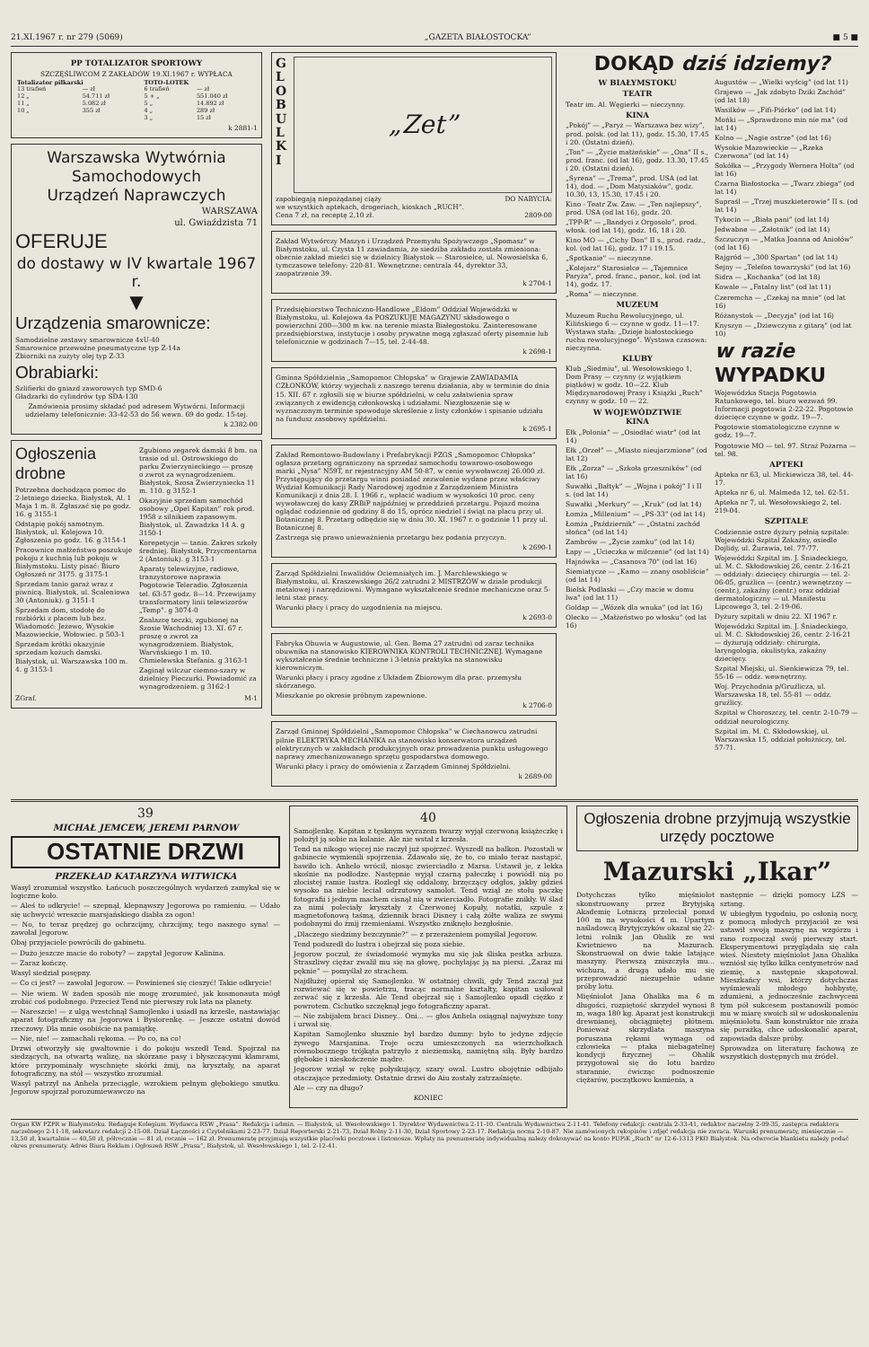21.XI.1967 r. nr 279 (5069) „GAZETA BIAŁOSTOCKA” ■ 5 ■
PP TOTALIZATOR SPORTOWY
SZCZĘŚLIWCOM Z ZAKŁADÓW 19.XI.1967 r. WYPŁACA
| Totalizator piłkarski | | TOTO-LOTEK | |
| --- | --- | --- | --- |
| 13 trafień | — zł | 6 trafień | — zł |
| 12 „ | 54.711 zł | 5 + „ | 551.040 zł |
| 11 „ | 5.082 zł | 5 „ | 14.892 zł |
| 10 „ | 355 zł | 4 „ | 289 zł |
| | | 3 „ | 15 zł |
k 2881-1
Warszawska Wytwórnia Samochodowych
Urządzeń Naprawczych
WARSZAWA
ul. Gwiaździsta 71
OFERUJE
do dostawy w IV kwartale 1967 r.
▼
Urządzenia smarownicze:
Samodzielne zestawy smarownicze 4xU-40
Smarownice przewoźne pneumatyczne typ Z-14a
Zbiorniki na zużyty olej typ Z-33
Obrabiarki:
Szlifierki do gniazd zaworowych typ SMD-6
Gładzarki do cylindrów typ SDA-130
Zamówienia prosimy składać pod adresem Wytwórni. Informacji udzielamy telefonicznie: 33-42-53 do 56 wewn. 69 do godz. 15-tej.
k 2382-00
Ogłoszenia drobne
Potrzebna dochodząca pomoc do 2-letniego dziecka. Białystok, Al. 1 Maja 1 m. 8. Zgłaszać się po godz. 16. g 3155-1
Odstąpię pokój samotnym. Białystok, ul. Kolejowa 10. Zgłoszenia po godz. 16. g 3154-1
Pracownice małżeństwo poszukuje pokoju z kuchnią lub pokoju w Białymstoku. Listy pisać: Biuro Ogłoszeń nr 3175. g 3175-1
Sprzedam tanio garaż wraz z piwnicą. Białystok, ul. Scaleniowa 30 (Antoniuk). g 3151-1
Sprzedam dom, stodołę do rozbiórki z placem lub bez. Wiadomość: Jeżewo, Wysokie Mazowieckie, Wołowiec. p 503-1
Sprzedam krótki okazyjnie sprzedam kożuch damski. Białystok, ul. Warszawska 100 m. 4. g 3153-1
Zgubiono zegarek damski 8 bm. na trasie od ul. Ostrowskiego do parku Zwierzynieckiego — proszę o zwrot za wynagrodzeniem. Białystok, Szosa Zwierzyniecka 11 m. 110. g 3152-1
Okazyjnie sprzedam samochód osobowy „Opel Kapitan” rok prod. 1958 z silnikiem zapasowym. Białystok, ul. Zawadzka 14 A. g 3150-1
Korepetycje — tanio. Zakres szkoły średniej. Białystok, Przycmentarna 2 (Antoniuk). g 3153-1
Aparaty telewizyjne, radiowe, tranzystorowe naprawia Pogotowie Teleradio. Zgłoszenia tel. 63-57 godz. 8—14. Przewijamy transformatory linii telewizorów „Temp”. g 3074-0
Znalazcę teczki, zgubionej na Szosie Wachodniej 13. XI. 67 r. proszę o zwrot za wynagrodzeniem. Białystok, Warvńskiego 1 m. 10. Chmielewska Stefania. g 3163-1
Zaginął wilczur ciemno-szary w dzielnicy Pieczurki. Powiadomić za wynagrodzeniem. g 3162-1
ZGraf. M-1
G
L
O
B
U
L
K
I
„Zet”
zapobiegają niepożądanej ciąży DO NABYCIA:
we wszystkich aptekach, drogeriach, kioskach „RUCH”.
Cena 7 zł, na receptę 2,10 zł. 2809-00
Zakład Wytwórczy Maszyn i Urządzeń Przemysłu Spożywczego „Spomasz” w Białymstoku, ul. Czysta 11 zawiadamia, że siedziba zakładu została zmieniona: obecnie zakład mieści się w dzielnicy Białystok — Starosielce, ul. Nowosielska 6, tymczasowe telefony: 220-81. Wewnętrzne: centrala 44, dyrektor 33, zaopatrzenie 39.
k 2704-1
Przedsiębiorstwo Techniczno-Handlowe „Eldom” Oddział Wojewódzki w Białymstoku, ul. Kolejowa 4a POSZUKUJE MAGAZYNU składowego o powierzchni 200—300 m kw. na terenie miasta Białegostoku. Zainteresowane przedsiębiorstwa, instytucje i osoby prywatne mogą zgłaszać oferty pisemnie lub telefonicznie w godzinach 7—15, tel. 2-44-48.
k 2698-1
Gminna Spółdzielnia „Samopomoc Chłopska” w Grajewie ZAWIADAMIA CZŁONKÓW, którzy wyjechali z naszego terenu działania, aby w terminie do dnia 15. XII. 67 r. zgłosili się w biurze spółdzielni, w celu załatwienia spraw związanych z ewidencją członkowską i udziałami. Niezgłoszenie się w wyznaczonym terminie spowoduje skreślenie z listy członków i spisanie udziału na fundusz zasobowy spółdzielni.
k 2695-1
Zakład Remontowo-Budowlany i Prefabrykacji PZGS „Samopomoc Chłopska” ogłasza przetarg ograniczony na sprzedaż samochodu towarowo-osobowego marki „Nysa” N59T, nr rejestracyjny AM 50-87, w cenie wywoławczej 26.000 zł. Przystępujący do przetargu winni posiadać zezwolenie wydane przez właściwy Wydział Komunikacji Rady Narodowej zgodnie z Zarządzeniem Ministra Komunikacji z dnia 28. I. 1966 r., wpłacić wadium w wysokości 10 proc. ceny wywoławczej do kasy ZRBiP najpóźniej w przeddzień przetargu. Pojazd można oglądać codziennie od godziny 8 do 15, oprócz niedziel i świąt na placu przy ul. Botanicznej 8. Przetarg odbędzie się w dniu 30. XI. 1967 r. o godzinie 11 przy ul. Botanicznej 8.
Zastrzega się prawo unieważnienia przetargu bez podania przyczyn.
k 2690-1
Zarząd Spółdzielni Inwalidów Ociemniałych im. J. Marchlewskiego w Białymstoku, ul. Kraszewskiego 26/2 zatrudni 2 MISTRZÓW w dziale produkcji metalowej i narzędziowni. Wymagane wykształcenie średnie mechaniczne oraz 5-letni staż pracy.
Warunki płacy i pracy do uzgodnienia na miejscu.
k 2693-0
Fabryka Obuwia w Augustowie, ul. Gen. Bema 27 zatrudni od zaraz technika obuwnika na stanowisko KIEROWNIKA KONTROLI TECHNICZNEJ. Wymagane wykształcenie średnie techniczne i 3-letnia praktyka na stanowisku kierowniczym.
Warunki płacy i pracy zgodne z Układem Zbiorowym dla prac. przemysłu skórzanego.
Mieszkanie po okresie próbnym zapewnione.
k 2706-0
Zarząd Gminnej Spółdzielni „Samopomoc Chłopska” w Ciechanowcu zatrudni pilnie ELEKTRYKA MECHANIKA na stanowisko konserwatora urządzeń elektrycznych w zakładach produkcyjnych oraz prowadzenia punktu usługowego naprawy zmechanizowanego sprzętu gospodarstwa domowego.
Warunki płacy i pracy do omówienia z Zarządem Gminnej Spółdzielni.
k 2689-00
DOKĄD dziś idziemy?
W BIAŁYMSTOKU
TEATR
Teatr im. Al. Węgierki — nieczynny.
KINA
„Pokój” — „Paryż — Warszawa bez wizy”, prod. polsk. (od lat 11), godz. 15.30, 17.45 i 20. (Ostatni dzień).
„Ton” — „Życie małżeńskie” — „Ona” II s., prod. franc. (od lat 16), godz. 13.30, 17.45 i 20. (Ostatni dzień).
„Syrena” — „Trema”, prod. USA (od lat 14), dod. — „Dom Matysiaków”, godz. 10.30, 13, 15.30, 17.45 i 20.
Kino - Teatr Zw. Zaw. — „Ten najlepszy”, prod. USA (od lat 16), godz. 20.
„TPP-R” — „Bandyci z Orgosolo”, prod. włosk. (od lat 14), godz. 16, 18 i 20.
Kino MO — „Cichy Don” II s., prod. radz., kol. (od lat 16), godz. 17 i 19.15.
„Spotkanie” — nieczynne.
„Kolejarz” Starosielce — „Tajemnice Paryża”, prod. franc., panor., kol. (od lat 14), godz. 17.
„Roma” — nieczynne.
MUZEUM
Muzeum Ruchu Rewolucyjnego, ul. Kilińskiego 6 — czynne w godz. 11—17. Wystawa stała: „Dzieje białostockiego ruchu rewolucyjnego”. Wystawa czasowa: nieczynna.
KLUBY
Klub „Siedmiu”, ul. Wesołowskiego 1, Dom Prasy — czynny (z wyjątkiem piątków) w godz. 10—22. Klub Międzynarodowej Prasy i Książki „Ruch” czynny w godz. 10 — 22.
W WOJEWÓDZTWIE
KINA
Ełk „Polonia” — „Osiodłać wiatr” (od lat 14)
Ełk „Orzeł” — „Miasto nieujarzmione” (od lat 12)
Ełk „Zorza” — „Szkoła grzeszników” (od lat 16)
Suwałki „Bałtyk” — „Wojna i pokój” I i II s. (od lat 14)
Suwałki „Merkury” — „Kruk” (od lat 14)
Łomża „Millenium” — „PS-33” (od lat 14)
Łomża „Październik” — „Ostatni zachód słońca” (od lat 14)
Zambrów — „Życie zamku” (od lat 14)
Łapy — „Ucieczka w milczenie” (od lat 14)
Hajnówka — „Casanova 70” (od lat 16)
Siemiatycze — „Kamo — znany osobliście” (od lat 14)
Bielsk Podlaski — „Czy macie w domu lwa” (od lat 11)
Goldap — „Wózek dla wnuka” (od lat 16)
Olecko — „Małżeństwo po włosku” (od lat 16)
Augustów — „Wielki wyścig” (od lat 11)
Grajewo — „Jak zdobyto Dziki Zachód” (od lat 18)
Wasilków — „Fifi-Piórko” (od lat 14)
Mońki — „Sprawdzono min nie ma” (od lat 14)
Kolno — „Nagie ostrze” (od lat 16)
Wysokie Mazowieckie — „Rzeka Czerwona” (od lat 14)
Sokółka — „Przygody Wernera Holta” (od lat 16)
Czarna Białostocka — „Twarz zbiega” (od lat 14)
Supraśl — „Trzej muszkieterowie” II s. (od lat 14)
Tykocin — „Biała pani” (od lat 14)
Jedwabne — „Załotnik” (od lat 14)
Szczuczyn — „Matka Joanna od Aniołów” (od lat 16)
Rajgród — „300 Spartan” (od lat 14)
Sejny — „Telefon towarzyski” (od lat 16)
Sidra — „Kochanka” (od lat 18)
Kowale — „Fatalny list” (od lat 11)
Czeremcha — „Czekaj na mnie” (od lat 16)
Różanystok — „Decyzja” (od lat 16)
Knyszyn — „Dziewczyna z gitarą” (od lat 10)
w razie WYPADKU
Wojewódzka Stacja Pogotowia Ratunkowego, tel. biuro wezwań 99. Informacji pogotowia 2-22-22. Pogotowie dziecięce czynne w godz. 19—7.
Pogotowie stomatologiczne czynne w godz. 19—7.
Pogotowie MO — tel. 97. Straż Pożarna — tel. 98.
APTEKI
Apteka nr 63, ul. Mickiewicza 38, tel. 44-17.
Apteka nr 6, ul. Malmeda 12, tel. 62-51.
Apteka nr 7, ul. Wesołowskiego 2, tel. 219-04.
SZPITALE
Codziennie ostre dyżury pełnią szpitale: Wojewódzki Szpital Zakaźny, osiedle Dojlidy, ul. Żurawia, tel. 77-77.
Wojewódzki Szpital im. J. Śniadeckiego, ul. M. C. Skłodowskiej 26, centr. 2-16-21 — oddziały: dziecięcy chirurgia — tel. 2-06-05, grużlica — (centr.) wewnętrzny — (centr.), zakaźny (centr.) oraz oddział dermatologiczny — ul. Manifestu Lipcowego 3, tel. 2-19-06.
Dyżury szpitali w dniu 22. XI 1967 r.
Wojewódzki Szpital im. J. Śniadeckiego, ul. M. C. Skłodowskiej 26, centr. 2-16-21 — dyżurują oddziały: chirurgia, laryngologia, okulistyka, zakaźny dziecięcy.
Szpital Miejski, ul. Sienkiewicza 79, tel. 55-16 — oddz. wewnętrzny.
Woj. Przychodnia p/Gruźlicza, ul. Warszawska 18, tel. 55-81 — oddz. gruźlicy.
Szpital w Choroszczy, tel. centr. 2-10-79 — oddział neurologiczny.
Szpital im. M. C. Skłodowskiej, ul. Warszawska 15, oddział położniczy, tel. 57-71.
39
MICHAŁ JEMCEW, JEREMI PARNOW
OSTATNIE DRZWI
PRZEKŁAD KATARZYNA WITWICKA
Wasyl zrozumiał wszystko. Łańcuch poszczególnych wydarzeń zamykał się w logiczne koło.
— Aleś to odkrycie! — szepnął, klepnąwszy Jegorowa po ramieniu. — Udało się uchwycić wreszcie marsjańskiego diabła za ogon!
— No, to teraz prędzej go ochrzcijmy, chrzcijmy, tego naszego syna! — zawołał Jegorow.
Obaj przyjaciele powrócili do gabinetu.
— Dużo jeszcze macie do roboty? — zapytał Jegorow Kalinina.
— Zaraz kończę.
Wasyl siedział posępny.
— Co ci jest? — zawołał Jegorow. — Powinieneś się cieszyć! Takie odkrycie!
— Nie wiem. W żaden sposób nie mogę zrozumieć, jak kosmonauta mógł zrobić coś podobnego. Przecież Tend nie pierwszy rok lata na planety.
— Nareszcie! — z ulgą westchnął Samojlenko i usiadł na krześle, nastawiając aparat fotograficzny na Jegorowa i Bysiorenkę. — Jeszcze ostatni dowód rzeczowy. Dla mnie osobiście na pamiątkę.
— Nie, nie! — zamachali rękoma. — Po co, na co!
Drzwi otworzyły się gwałtownie i do pokoju wszedł Tend. Spojrzał na siedzących, na otwartą walizę, na skórzane pasy i błyszczącymi klamrami, które przypominały wyschnięte skórki żmij, na kryształy, na aparat fotograficzny, na stół — wszystko zrozumiał.
Wasyl patrzył na Anhela przeciągle, wzrokiem pełnym głębokiego smutku. Jegorow spojrzał porozumiewawczo na
40
Samojlenkę. Kapitan z tęsknym wyrazem twarzy wyjął czerwoną książeczkę i położył ją sobie na kolanie. Ale nie wstał z krzesła.
Tend na nikogo więcej nie raczył już spojrzeć. Wyszedł na balkon. Pozostali w gabinecie wymienili spojrzenia. Zdawało się, że to, co miało teraz nastąpić, bawiło ich. Anhelo wrócił, niosąc zwierciadło z Marsa. Ustawił je, z lekka skośnie na podłodze. Następnie wyjął czarną pałeczkę i powiódł nią po złocistej ramie lustra. Rozległ się oddalony, brzęczący odgłos, jakby gdzieś wysoko na niebie leciał odrzutowy samolot. Tend wziął ze stołu paczkę fotografii i jednym machem cisnął nią w zwierciadło. Fotografie znikły. W ślad za nimi poleciały kryształy z Czerwonej Kopuły, notatki, szpule z magnetofonową taśmą, dziennik braci Disney i całą żółte waliza ze swymi podobnymi do żmij rzemieniami. Wszystko zniknęło bezgłośnie.
„Dlaczego siedzimy bezczynnie?” — z przerażeniem pomyślał Jegorow.
Tend podszedł do lustra i obejrzał się poza siebie.
Jegorow poczuł, że świadomość wymyka mu się jak śliska pestka arbuza. Straszliwy ciężar zwalił mu się na głowę, pochylając ją na piersi. „Zaraz mi pęknie” — pomyślał ze strachem.
Najdłużej opierał się Samojlenko. W ostatniej chwili, gdy Tend zaczął już rozwiewać się w powietrzu, tracąc normalne kształty, kapitan usiłował zerwać się z krzesła. Ale Tend obejrzał się i Samojlenko opadł ciężko z powrotem. Cichutko szczęknął jego fotograficzny aparat.
— Nie zabijałem braci Disney... Oni... — głos Anhela osiągnął najwyższe tony i urwał się.
Kapitan Samojlenko słusznie był bardzo dumny: było to jedyne zdjęcie żywego Marsjanina. Troje oczu umieszczonych na wierzchołkach równobocznego trójkąta patrzyło z nieziemską, namiętną siłą. Były bardzo głębokie i nieskończenie mądre.
Jegorow wziął w rękę połyskujący, szary owal. Lustro obojętnie odbijało otaczające przedmioty. Ostatnie drzwi do Aiu zostały zatrzaśnięte.
Ale — czy na długo?
KONIEC
Ogłoszenia drobne przyjmują wszystkie urzędy pocztowe
Mazurski „Ikar”
Dotychczas tylko mięśniolot skonstruowany przez Brytyjską Akademię Lotniczą przeleciał ponad 100 m na wysokości 4 m. Upartym naśladowcą Brytyjczyków okazał się 22-letni rolnik Jan Ohalik ze wsi Kwietniewo na Mazurach. Skonstruował on dwie takie latające maszyny. Pierwszą zniszczyła mu... wichura, a drugą udało mu się przeprowadzić niezupełnie udane próby lotu.
Mięśniolot Jana Ohalika ma 6 m długości, rozpiętość skrzydeł wynosi 8 m, waga 180 kg. Aparat jest konstrukcji drewnianej, obciągniętej płótnem. Ponieważ skrzydlata maszyna poruszana rękami wymaga od człowieka — ptaka niebagatelnej kondycji fizycznej — Ohalik przygotowal się do lotu bardzo starannie, ćwicząc podnoszenie ciężarów, początkowo kamienia, a
następnie — dzięki pomocy LZS — sztang.
W ubiegłym tygodniu, po osłonią nocy, z pomocą młodych przyjaciół ze wsi ustawił swoją maszynę na wzgórzu i rano rozpoczął swój pierwszy start. Eksperymentowi przyglądała się cała wieś. Niestety mięśniolot Jana Ohalika wzniósł się tylko kilka centymetrów nad ziemię, a następnie skapotował. Mieszkańcy wsi, którzy dotychczas wyśmiewali młodego hobbystę, zdumieni, a jednocześnie zachwyceni tym pół sukcesem postanowili pomóc mu w miarę swoich sił w udoskonaleniu mięśniolotu. Sam konstruktor nie zraża się porażką, chce udoskonalić aparat, zapowiada dalsze próby.
Sprowadza on literaturę fachową ze wszystkich dostępnych mu źródeł.
Organ KW PZPR w Białymstoku. Redaguje Kolegium. Wydawca RSW „Prasa”. Redakcja i admin. — Białystok, ul. Wesołowskiego 1. Dyrektor Wydawnictwa 2-11-10. Centrala Wydawnictwa 2-11-41. Telefony redakcji: centrala 2-33-41, redaktor naczelny 2-09-35, zastępca redaktora naczelnego 2-11-18, sekretarz redakcji 2-15-08. Dział Łączności z Czytelnikami 2-23-77. Dział Reporterski 2-21-73, Dział Rolny 2-11-30, Dział Sportowy 2-23-17. Redakcja nocna 2-10-87. Nie zamówionych rękopisów i zdjęć redakcja nie zwraca. Warunki prenumeraty, miesięcznie — 13,50 zł, kwartalnie — 40,50 zł, półrocznie — 81 zł, rocznie — 162 zł. Prenumeratę przyjmują wszystkie placówki pocztowe i listonosze. Wpłaty na prenumeratę indywidualną należy dokonywać na konto PUPiK „Ruch” nr 12-6-1313 PKO Białystok. Na odwrocie blankietu należy podać okres prenumeraty. Adres Biura Reklam i Ogłoszeń RSW „Prasa”, Białystok, ul. Wesołowskiego 1, tel. 2-12-41.